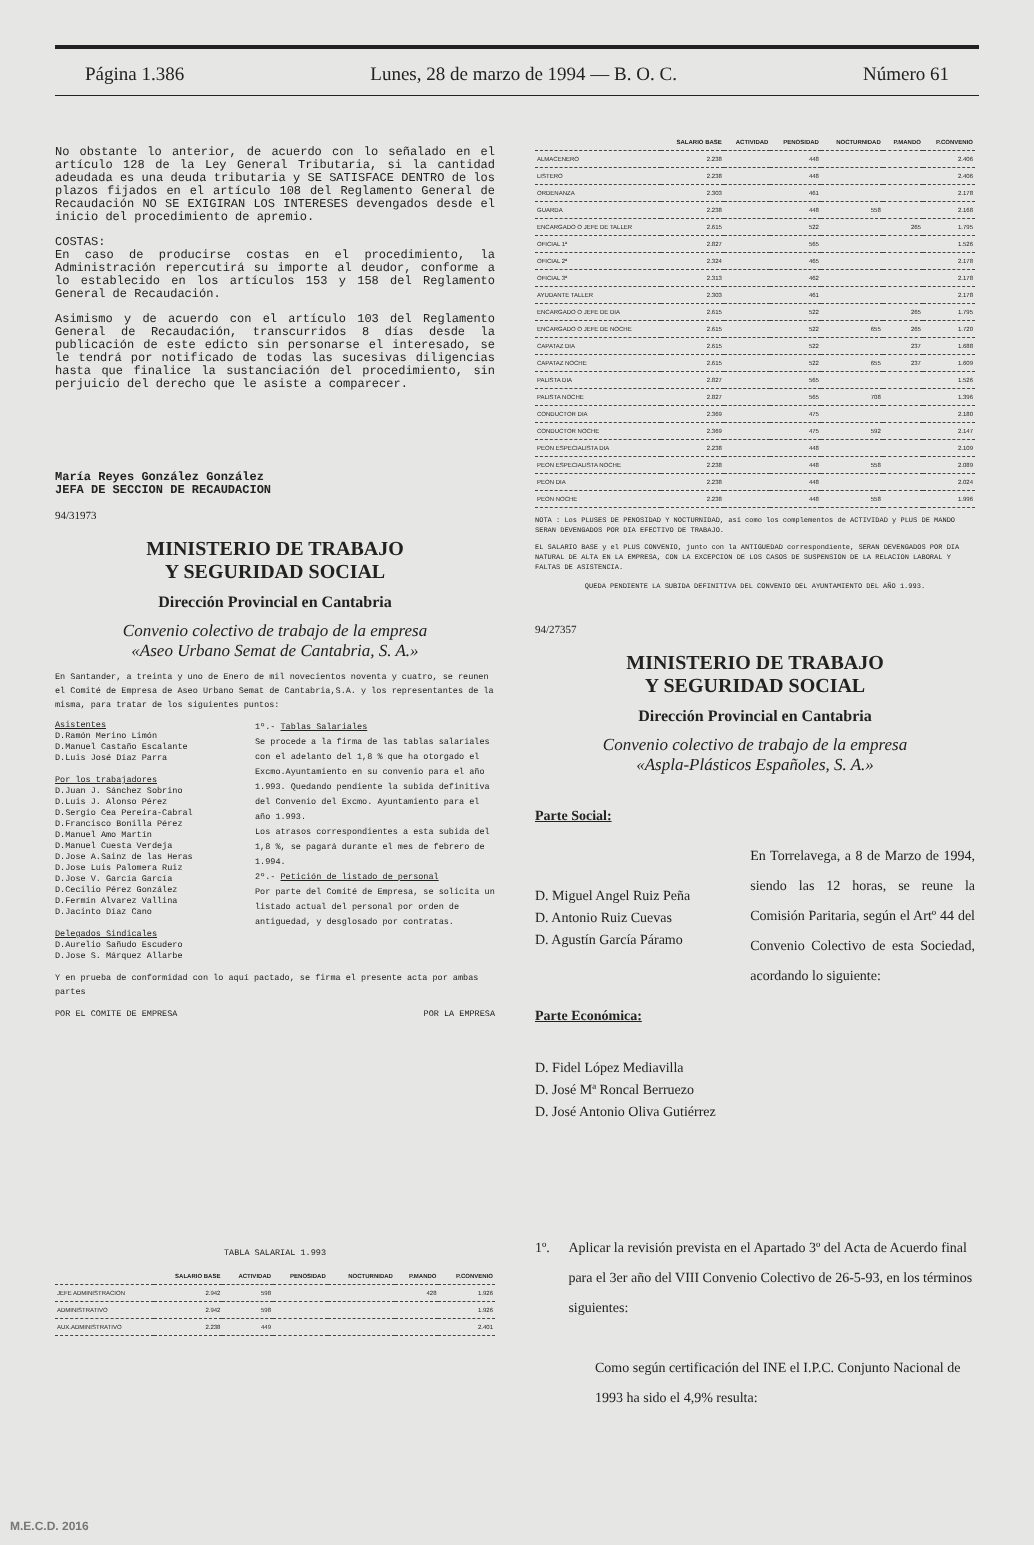Página 1.386 Lunes, 28 de marzo de 1994 — B. O. C. Número 61
No obstante lo anterior, de acuerdo con lo señalado en el artículo 128 de la Ley General Tributaria, si la cantidad adeudada es una deuda tributaria y SE SATISFACE DENTRO de los plazos fijados en el artículo 108 del Reglamento General de Recaudación NO SE EXIGIRAN LOS INTERESES devengados desde el inicio del procedimiento de apremio.
COSTAS:
En caso de producirse costas en el procedimiento, la Administración repercutirá su importe al deudor, conforme a lo establecido en los artículos 153 y 158 del Reglamento General de Recaudación.
Asimismo y de acuerdo con el artículo 103 del Reglamento General de Recaudación, transcurridos 8 días desde la publicación de este edicto sin personarse el interesado, se le tendrá por notificado de todas las sucesivas diligencias hasta que finalice la sustanciación del procedimiento, sin perjuicio del derecho que le asiste a comparecer.
María Reyes González González
JEFA DE SECCION DE RECAUDACION
94/31973
MINISTERIO DE TRABAJO
Y SEGURIDAD SOCIAL
Dirección Provincial en Cantabria
Convenio colectivo de trabajo de la empresa
«Aseo Urbano Semat de Cantabria, S. A.»
En Santander, a treinta y uno de Enero de mil novecientos noventa y cuatro, se reunen el Comité de Empresa de Aseo Urbano Semat de Cantabria,S.A. y los representantes de la misma, para tratar de los siguientes puntos:
Asistentes
D.Ramón Merino Limón
D.Manuel Castaño Escalante
D.Luis José Díaz Parra
Por los trabajadores
D.Juan J. Sánchez Sobrino
D.Luis J. Alonso Pérez
D.Sergio Cea Pereira-Cabral
D.Francisco Bonilla Pérez
D.Manuel Amo Martín
D.Manuel Cuesta Verdeja
D.Jose A.Sainz de las Heras
D.Jose Luis Palomera Ruiz
D.Jose V. García García
D.Cecilio Pérez González
D.Fermín Alvarez Vallina
D.Jacinto Díaz Cano
Delegados Sindicales
D.Aurelio Sañudo Escudero
D.Jose S. Márquez Allarbe
1º.- Tablas Salariales
Se procede a la firma de las tablas salariales con el adelanto del 1,8 % que ha otorgado el Excmo.Ayuntamiento en su convenio para el año 1.993. Quedando pendiente la subida definitiva del Convenio del Excmo. Ayuntamiento para el año 1.993.
Los atrasos correspondientes a esta subida del 1,8 %, se pagará durante el mes de febrero de 1.994.
2º.- Petición de listado de personal
Por parte del Comité de Empresa, se solicita un listado actual del personal por orden de antiguedad, y desglosado por contratas.
Y en prueba de conformidad con lo aquí pactado, se firma el presente acta por ambas partes
POR EL COMITE DE EMPRESA POR LA EMPRESA
TABLA SALARIAL 1.993
| | SALARIO BASE | ACTIVIDAD | PENOSIDAD | NOCTURNIDAD | P.MANDO | P.CONVENIO |
| --- | --- | --- | --- | --- | --- | --- |
| JEFE ADMINISTRACION | 2.942 | 598 | | | 428 | 1.926 |
| ADMINISTRATIVO | 2.942 | 598 | | | | 1.926 |
| AUX.ADMINISTRATIVO | 2.238 | 449 | | | | 2.401 |
| | SALARIO BASE | ACTIVIDAD | PENOSIDAD | NOCTURNIDAD | P.MANDO | P.CONVENIO |
| --- | --- | --- | --- | --- | --- | --- |
| ALMACENERO | 2.238 | | 448 | | | 2.406 |
| LISTERO | 2.238 | | 448 | | | 2.406 |
| ORDENANZA | 2.303 | | 461 | | | 2.178 |
| GUARDA | 2.238 | | 448 | 558 | | 2.168 |
| ENCARGADO O JEFE DE TALLER | 2.615 | | 522 | | 265 | 1.795 |
| OFICIAL 1ª | 2.827 | | 565 | | | 1.526 |
| OFICIAL 2ª | 2.324 | | 465 | | | 2.178 |
| OFICIAL 3ª | 2.313 | | 462 | | | 2.178 |
| AYUDANTE TALLER | 2.303 | | 461 | | | 2.178 |
| ENCARGADO O JEFE DE DIA | 2.615 | | 522 | | 265 | 1.795 |
| ENCARGADO O JEFE DE NOCHE | 2.615 | | 522 | 655 | 265 | 1.720 |
| CAPATAZ DIA | 2.615 | | 522 | | 237 | 1.688 |
| CAPATAZ NOCHE | 2.615 | | 522 | 655 | 237 | 1.609 |
| PALISTA DIA | 2.827 | | 565 | | | 1.526 |
| PALISTA NOCHE | 2.827 | | 565 | 708 | | 1.396 |
| CONDUCTOR DIA | 2.369 | | 475 | | | 2.180 |
| CONDUCTOR NOCHE | 2.369 | | 475 | 592 | | 2.147 |
| PEON ESPECIALISTA DIA | 2.238 | | 448 | | | 2.109 |
| PEON ESPECIALISTA NOCHE | 2.238 | | 448 | 558 | | 2.089 |
| PEON DIA | 2.238 | | 448 | | | 2.024 |
| PEON NOCHE | 2.238 | | 448 | 558 | | 1.996 |
NOTA : Los PLUSES DE PENOSIDAD Y NOCTURNIDAD, así como los complementos de ACTIVIDAD y PLUS DE MANDO SERAN DEVENGADOS POR DIA EFECTIVO DE TRABAJO.
EL SALARIO BASE y el PLUS CONVENIO, junto con la ANTIGUEDAD correspondiente, SERAN DEVENGADOS POR DIA NATURAL DE ALTA EN LA EMPRESA, CON LA EXCEPCION DE LOS CASOS DE SUSPENSION DE LA RELACION LABORAL Y FALTAS DE ASISTENCIA.
QUEDA PENDIENTE LA SUBIDA DEFINITIVA DEL CONVENIO DEL AYUNTAMIENTO DEL AÑO 1.993.
94/27357
MINISTERIO DE TRABAJO
Y SEGURIDAD SOCIAL
Dirección Provincial en Cantabria
Convenio colectivo de trabajo de la empresa
«Aspla-Plásticos Españoles, S. A.»
Parte Social:
D. Miguel Angel Ruiz Peña
D. Antonio Ruiz Cuevas
D. Agustín García Páramo
En Torrelavega, a 8 de Marzo de 1994, siendo las 12 horas, se reune la Comisión Paritaria, según el Artº 44 del Convenio Colectivo de esta Sociedad, acordando lo siguiente:
Parte Económica:
D. Fidel López Mediavilla
D. José Mª Roncal Berruezo
D. José Antonio Oliva Gutiérrez
1º. Aplicar la revisión prevista en el Apartado 3º del Acta de Acuerdo final para el 3er año del VIII Convenio Colectivo de 26-5-93, en los términos siguientes:
Como según certificación del INE el I.P.C. Conjunto Nacional de 1993 ha sido el 4,9% resulta:
M.E.C.D. 2016